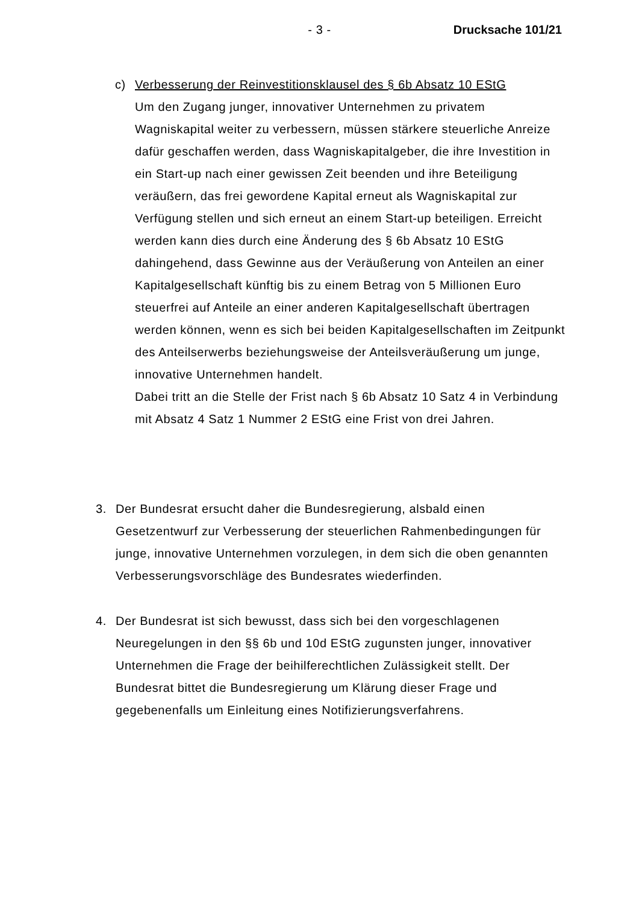- 3 - Drucksache 101/21
c) Verbesserung der Reinvestitionsklausel des § 6b Absatz 10 EStG
Um den Zugang junger, innovativer Unternehmen zu privatem Wagniskapital weiter zu verbessern, müssen stärkere steuerliche Anreize dafür geschaffen werden, dass Wagniskapitalgeber, die ihre Investition in ein Start-up nach einer gewissen Zeit beenden und ihre Beteiligung veräußern, das frei gewordene Kapital erneut als Wagniskapital zur Verfügung stellen und sich erneut an einem Start-up beteiligen. Erreicht werden kann dies durch eine Änderung des § 6b Absatz 10 EStG dahingehend, dass Gewinne aus der Veräußerung von Anteilen an einer Kapitalgesellschaft künftig bis zu einem Betrag von 5 Millionen Euro steuerfrei auf Anteile an einer anderen Kapitalgesellschaft übertragen werden können, wenn es sich bei beiden Kapitalgesellschaften im Zeitpunkt des Anteilserwerbs beziehungsweise der Anteilsveräußerung um junge, innovative Unternehmen handelt.
Dabei tritt an die Stelle der Frist nach § 6b Absatz 10 Satz 4 in Verbindung mit Absatz 4 Satz 1 Nummer 2 EStG eine Frist von drei Jahren.
3. Der Bundesrat ersucht daher die Bundesregierung, alsbald einen Gesetzentwurf zur Verbesserung der steuerlichen Rahmenbedingungen für junge, innovative Unternehmen vorzulegen, in dem sich die oben genannten Verbesserungsvorschläge des Bundesrates wiederfinden.
4. Der Bundesrat ist sich bewusst, dass sich bei den vorgeschlagenen Neuregelungen in den §§ 6b und 10d EStG zugunsten junger, innovativer Unternehmen die Frage der beihilferechtlichen Zulässigkeit stellt. Der Bundesrat bittet die Bundesregierung um Klärung dieser Frage und gegebenenfalls um Einleitung eines Notifizierungsverfahrens.